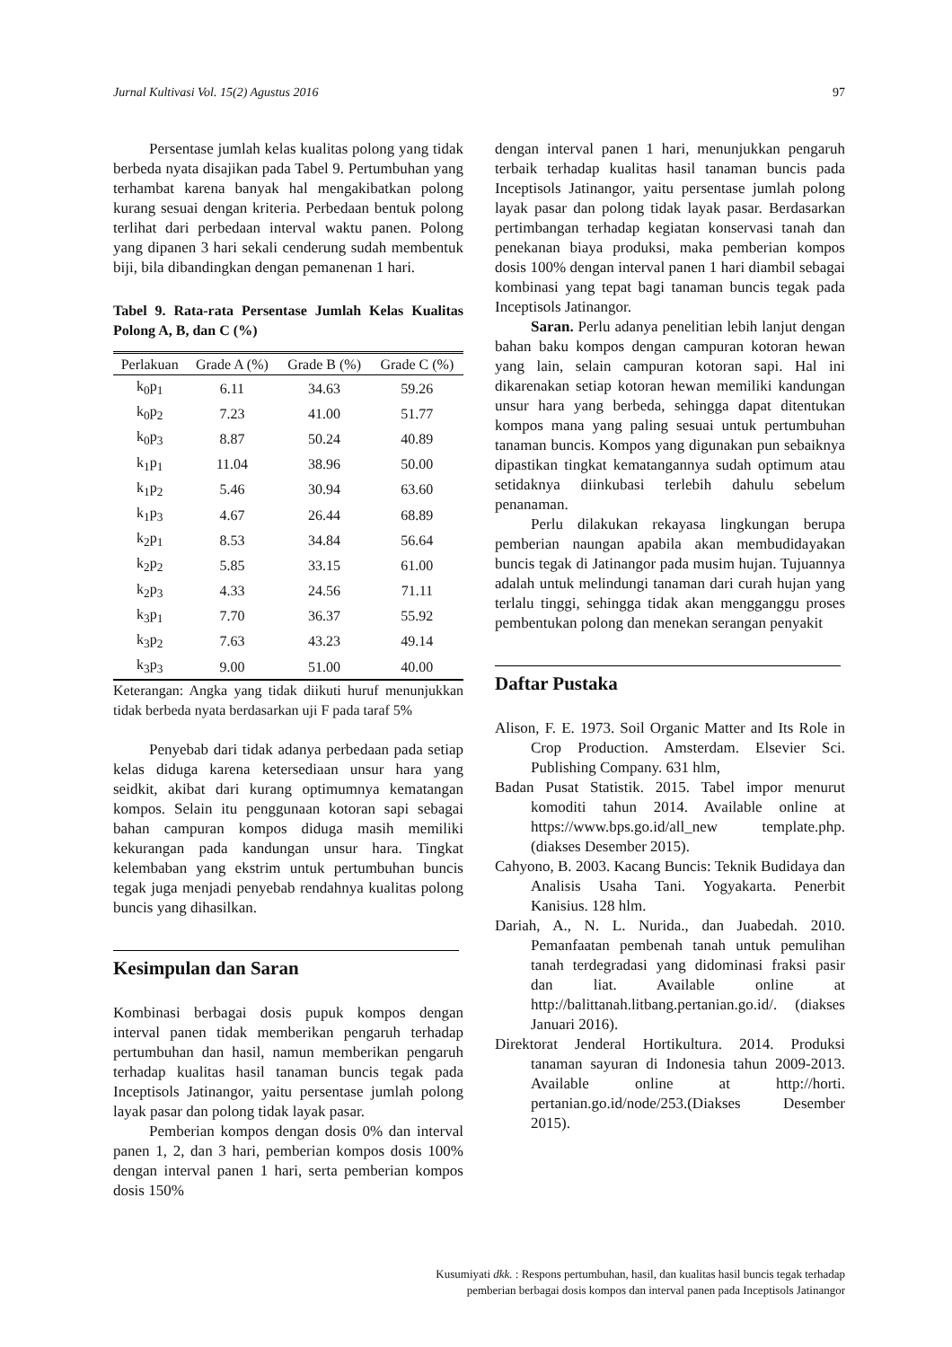Jurnal Kultivasi Vol. 15(2) Agustus 2016 97
Persentase jumlah kelas kualitas polong yang tidak berbeda nyata disajikan pada Tabel 9. Pertumbuhan yang terhambat karena banyak hal mengakibatkan polong kurang sesuai dengan kriteria. Perbedaan bentuk polong terlihat dari perbedaan interval waktu panen. Polong yang dipanen 3 hari sekali cenderung sudah membentuk biji, bila dibandingkan dengan pemanenan 1 hari.
Tabel 9. Rata-rata Persentase Jumlah Kelas Kualitas Polong A, B, dan C (%)
| Perlakuan | Grade A (%) | Grade B (%) | Grade C (%) |
| --- | --- | --- | --- |
| k<sub>0</sub>p<sub>1</sub> | 6.11 | 34.63 | 59.26 |
| k<sub>0</sub>p<sub>2</sub> | 7.23 | 41.00 | 51.77 |
| k<sub>0</sub>p<sub>3</sub> | 8.87 | 50.24 | 40.89 |
| k<sub>1</sub>p<sub>1</sub> | 11.04 | 38.96 | 50.00 |
| k<sub>1</sub>p<sub>2</sub> | 5.46 | 30.94 | 63.60 |
| k<sub>1</sub>p<sub>3</sub> | 4.67 | 26.44 | 68.89 |
| k<sub>2</sub>p<sub>1</sub> | 8.53 | 34.84 | 56.64 |
| k<sub>2</sub>p<sub>2</sub> | 5.85 | 33.15 | 61.00 |
| k<sub>2</sub>p<sub>3</sub> | 4.33 | 24.56 | 71.11 |
| k<sub>3</sub>p<sub>1</sub> | 7.70 | 36.37 | 55.92 |
| k<sub>3</sub>p<sub>2</sub> | 7.63 | 43.23 | 49.14 |
| k<sub>3</sub>p<sub>3</sub> | 9.00 | 51.00 | 40.00 |
Keterangan: Angka yang tidak diikuti huruf menunjukkan tidak berbeda nyata berdasarkan uji F pada taraf 5%
Penyebab dari tidak adanya perbedaan pada setiap kelas diduga karena ketersediaan unsur hara yang seidkit, akibat dari kurang optimumnya kematangan kompos. Selain itu penggunaan kotoran sapi sebagai bahan campuran kompos diduga masih memiliki kekurangan pada kandungan unsur hara. Tingkat kelembaban yang ekstrim untuk pertumbuhan buncis tegak juga menjadi penyebab rendahnya kualitas polong buncis yang dihasilkan.
Kesimpulan dan Saran
Kombinasi berbagai dosis pupuk kompos dengan interval panen tidak memberikan pengaruh terhadap pertumbuhan dan hasil, namun memberikan pengaruh terhadap kualitas hasil tanaman buncis tegak pada Inceptisols Jatinangor, yaitu persentase jumlah polong layak pasar dan polong tidak layak pasar.
Pemberian kompos dengan dosis 0% dan interval panen 1, 2, dan 3 hari, pemberian kompos dosis 100% dengan interval panen 1 hari, serta pemberian kompos dosis 150%
dengan interval panen 1 hari, menunjukkan pengaruh terbaik terhadap kualitas hasil tanaman buncis pada Inceptisols Jatinangor, yaitu persentase jumlah polong layak pasar dan polong tidak layak pasar. Berdasarkan pertimbangan terhadap kegiatan konservasi tanah dan penekanan biaya produksi, maka pemberian kompos dosis 100% dengan interval panen 1 hari diambil sebagai kombinasi yang tepat bagi tanaman buncis tegak pada Inceptisols Jatinangor.
Saran. Perlu adanya penelitian lebih lanjut dengan bahan baku kompos dengan campuran kotoran hewan yang lain, selain campuran kotoran sapi. Hal ini dikarenakan setiap kotoran hewan memiliki kandungan unsur hara yang berbeda, sehingga dapat ditentukan kompos mana yang paling sesuai untuk pertumbuhan tanaman buncis. Kompos yang digunakan pun sebaiknya dipastikan tingkat kematangannya sudah optimum atau setidaknya diinkubasi terlebih dahulu sebelum penanaman.
Perlu dilakukan rekayasa lingkungan berupa pemberian naungan apabila akan membudidayakan buncis tegak di Jatinangor pada musim hujan. Tujuannya adalah untuk melindungi tanaman dari curah hujan yang terlalu tinggi, sehingga tidak akan mengganggu proses pembentukan polong dan menekan serangan penyakit
Daftar Pustaka
Alison, F. E. 1973. Soil Organic Matter and Its Role in Crop Production. Amsterdam. Elsevier Sci. Publishing Company. 631 hlm,
Badan Pusat Statistik. 2015. Tabel impor menurut komoditi tahun 2014. Available online at https://www.bps.go.id/all_new template.php. (diakses Desember 2015).
Cahyono, B. 2003. Kacang Buncis: Teknik Budidaya dan Analisis Usaha Tani. Yogyakarta. Penerbit Kanisius. 128 hlm.
Dariah, A., N. L. Nurida., dan Juabedah. 2010. Pemanfaatan pembenah tanah untuk pemulihan tanah terdegradasi yang didominasi fraksi pasir dan liat. Available online at http://balittanah.litbang.pertanian.go.id/. (diakses Januari 2016).
Direktorat Jenderal Hortikultura. 2014. Produksi tanaman sayuran di Indonesia tahun 2009-2013. Available online at http://horti. pertanian.go.id/node/253.(Diakses Desember 2015).
Kusumiyati dkk. : Respons pertumbuhan, hasil, dan kualitas hasil buncis tegak terhadap
pemberian berbagai dosis kompos dan interval panen pada Inceptisols Jatinangor